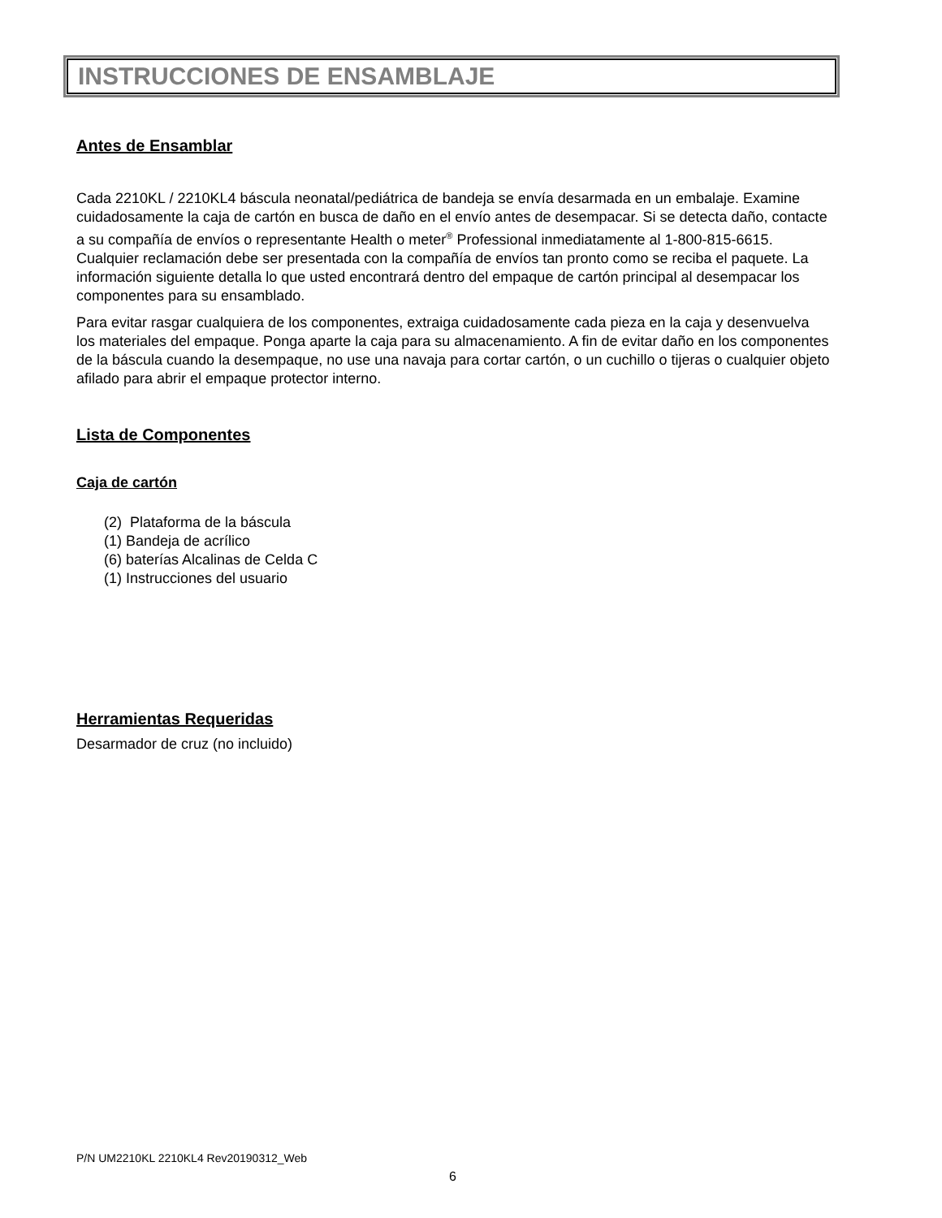INSTRUCCIONES DE ENSAMBLAJE
Antes de Ensamblar
Cada 2210KL / 2210KL4 báscula neonatal/pediátrica de bandeja se envía desarmada en un embalaje. Examine cuidadosamente la caja de cartón en busca de daño en el envío antes de desempacar. Si se detecta daño, contacte a su compañía de envíos o representante Health o meter<sup>®</sup> Professional inmediatamente al 1-800-815-6615. Cualquier reclamación debe ser presentada con la compañía de envíos tan pronto como se reciba el paquete. La información siguiente detalla lo que usted encontrará dentro del empaque de cartón principal al desempacar los componentes para su ensamblado.
Para evitar rasgar cualquiera de los componentes, extraiga cuidadosamente cada pieza en la caja y desenvuelva los materiales del empaque. Ponga aparte la caja para su almacenamiento. A fin de evitar daño en los componentes de la báscula cuando la desempaque, no use una navaja para cortar cartón, o un cuchillo o tijeras o cualquier objeto afilado para abrir el empaque protector interno.
Lista de Componentes
Caja de cartón
(2) Plataforma de la báscula
(1) Bandeja de acrílico
(6) baterías Alcalinas de Celda C
(1) Instrucciones del usuario
Herramientas Requeridas
Desarmador de cruz (no incluido)
P/N UM2210KL 2210KL4 Rev20190312_Web
6